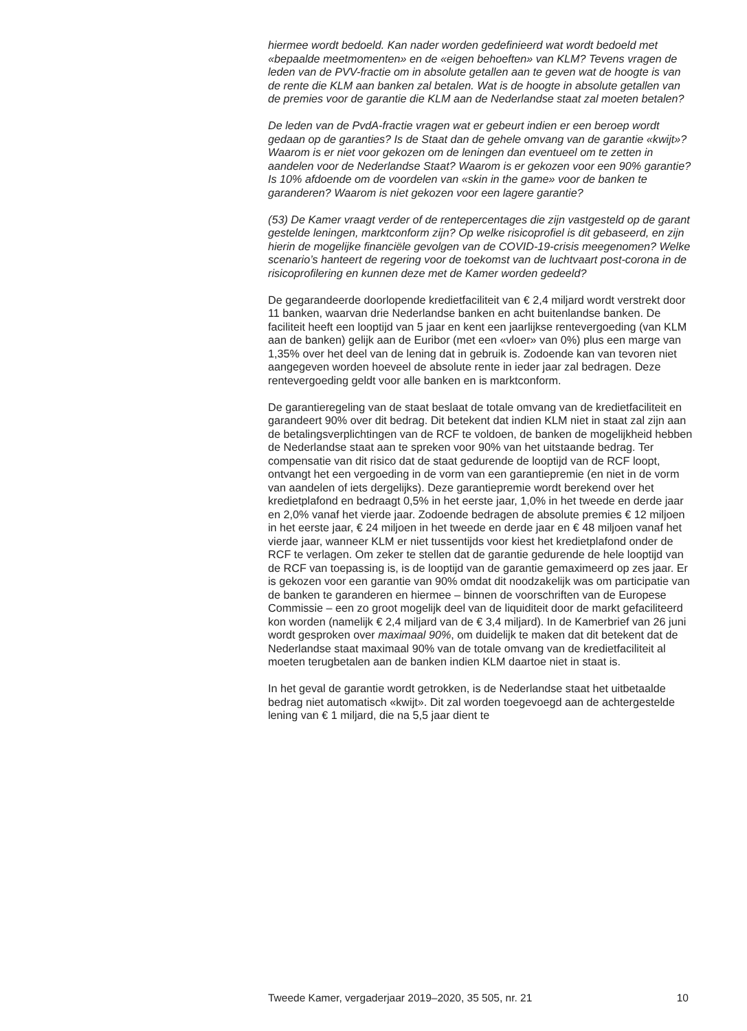hiermee wordt bedoeld. Kan nader worden gedefinieerd wat wordt bedoeld met «bepaalde meetmomenten» en de «eigen behoeften» van KLM? Tevens vragen de leden van de PVV-fractie om in absolute getallen aan te geven wat de hoogte is van de rente die KLM aan banken zal betalen. Wat is de hoogte in absolute getallen van de premies voor de garantie die KLM aan de Nederlandse staat zal moeten betalen?
De leden van de PvdA-fractie vragen wat er gebeurt indien er een beroep wordt gedaan op de garanties? Is de Staat dan de gehele omvang van de garantie «kwijt»? Waarom is er niet voor gekozen om de leningen dan eventueel om te zetten in aandelen voor de Nederlandse Staat? Waarom is er gekozen voor een 90% garantie? Is 10% afdoende om de voordelen van «skin in the game» voor de banken te garanderen? Waarom is niet gekozen voor een lagere garantie?
(53) De Kamer vraagt verder of de rentepercentages die zijn vastgesteld op de garant gestelde leningen, marktconform zijn? Op welke risicoprofiel is dit gebaseerd, en zijn hierin de mogelijke financiële gevolgen van de COVID-19-crisis meegenomen? Welke scenario’s hanteert de regering voor de toekomst van de luchtvaart post-corona in de risicoprofilering en kunnen deze met de Kamer worden gedeeld?
De gegarandeerde doorlopende kredietfaciliteit van € 2,4 miljard wordt verstrekt door 11 banken, waarvan drie Nederlandse banken en acht buitenlandse banken. De faciliteit heeft een looptijd van 5 jaar en kent een jaarlijkse rentevergoeding (van KLM aan de banken) gelijk aan de Euribor (met een «vloer» van 0%) plus een marge van 1,35% over het deel van de lening dat in gebruik is. Zodoende kan van tevoren niet aangegeven worden hoeveel de absolute rente in ieder jaar zal bedragen. Deze rentevergoeding geldt voor alle banken en is marktconform.
De garantieregeling van de staat beslaat de totale omvang van de kredietfaciliteit en garandeert 90% over dit bedrag. Dit betekent dat indien KLM niet in staat zal zijn aan de betalingsverplichtingen van de RCF te voldoen, de banken de mogelijkheid hebben de Nederlandse staat aan te spreken voor 90% van het uitstaande bedrag. Ter compensatie van dit risico dat de staat gedurende de looptijd van de RCF loopt, ontvangt het een vergoeding in de vorm van een garantiepremie (en niet in de vorm van aandelen of iets dergelijks). Deze garantiepremie wordt berekend over het kredietplafond en bedraagt 0,5% in het eerste jaar, 1,0% in het tweede en derde jaar en 2,0% vanaf het vierde jaar. Zodoende bedragen de absolute premies € 12 miljoen in het eerste jaar, € 24 miljoen in het tweede en derde jaar en € 48 miljoen vanaf het vierde jaar, wanneer KLM er niet tussentijds voor kiest het kredietplafond onder de RCF te verlagen. Om zeker te stellen dat de garantie gedurende de hele looptijd van de RCF van toepassing is, is de looptijd van de garantie gemaximeerd op zes jaar. Er is gekozen voor een garantie van 90% omdat dit noodzakelijk was om participatie van de banken te garanderen en hiermee – binnen de voorschriften van de Europese Commissie – een zo groot mogelijk deel van de liquiditeit door de markt gefaciliteerd kon worden (namelijk € 2,4 miljard van de € 3,4 miljard). In de Kamerbrief van 26 juni wordt gesproken over maximaal 90%, om duidelijk te maken dat dit betekent dat de Nederlandse staat maximaal 90% van de totale omvang van de kredietfaciliteit al moeten terugbetalen aan de banken indien KLM daartoe niet in staat is.
In het geval de garantie wordt getrokken, is de Nederlandse staat het uitbetaalde bedrag niet automatisch «kwijt». Dit zal worden toegevoegd aan de achtergestelde lening van € 1 miljard, die na 5,5 jaar dient te
Tweede Kamer, vergaderjaar 2019–2020, 35 505, nr. 21 10